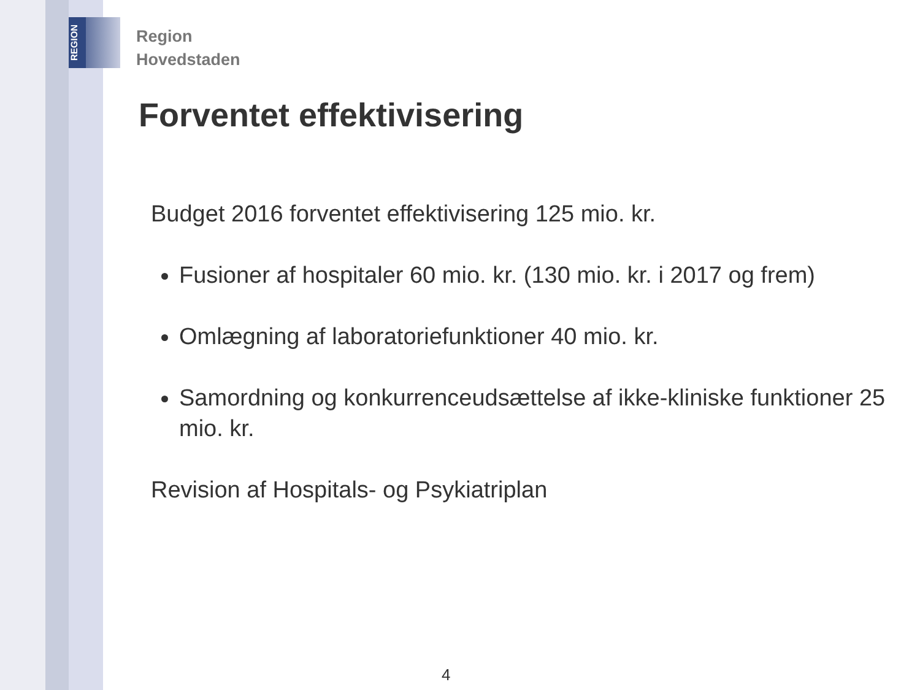REGION
Region
Hovedstaden
Forventet effektivisering
Budget 2016 forventet effektivisering 125 mio. kr.
Fusioner af hospitaler 60 mio. kr. (130 mio. kr. i 2017 og frem)
Omlægning af laboratoriefunktioner 40 mio. kr.
Samordning og konkurrenceudsættelse af ikke-kliniske funktioner 25 mio. kr.
Revision af Hospitals- og Psykiatriplan
4